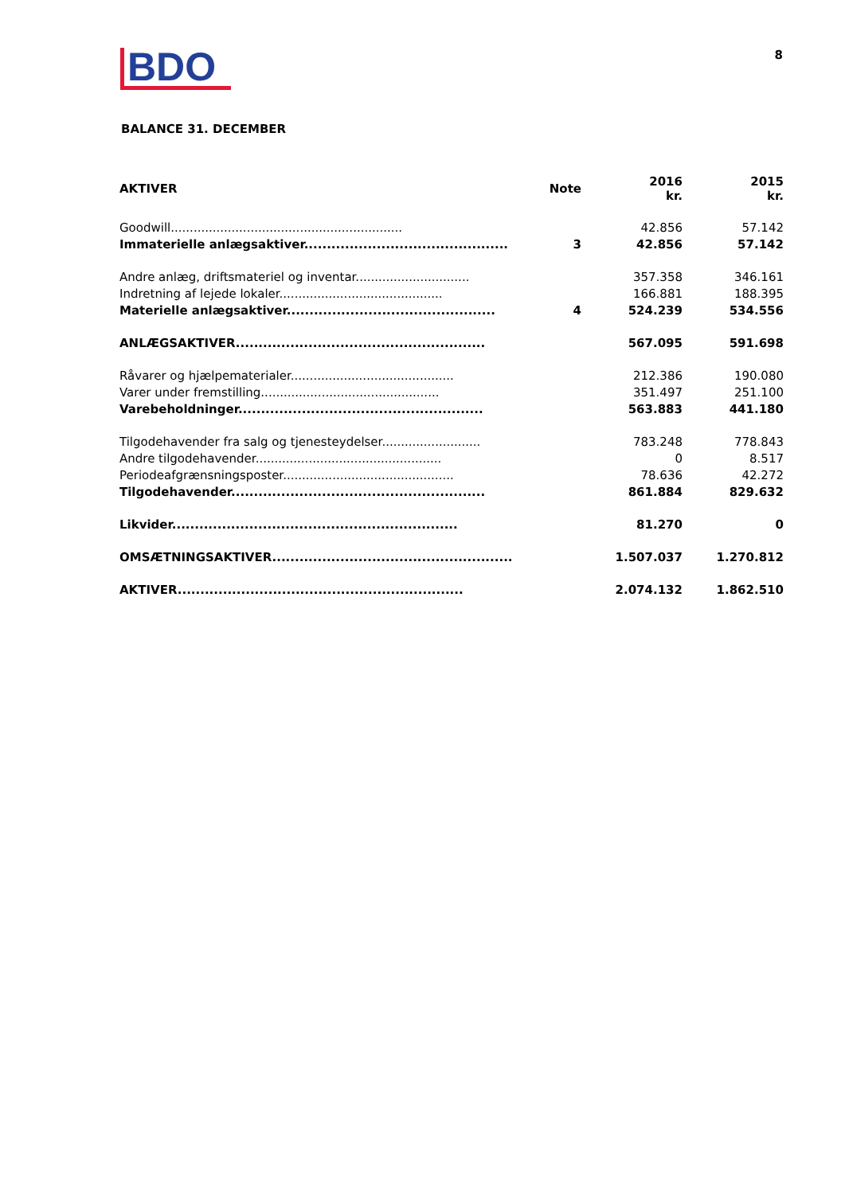BDO
8
BALANCE 31. DECEMBER
| AKTIVER | Note | 2016 kr. | 2015 kr. |
| --- | --- | --- | --- |
| Goodwill............................................................. | | 42.856 | 57.142 |
| Immaterielle anlægsaktiver............................................. | 3 | 42.856 | 57.142 |
| Andre anlæg, driftsmateriel og inventar.............................. | | 357.358 | 346.161 |
| Indretning af lejede lokaler........................................... | | 166.881 | 188.395 |
| Materielle anlægsaktiver.............................................. | 4 | 524.239 | 534.556 |
| ANLÆGSAKTIVER....................................................... | | 567.095 | 591.698 |
| Råvarer og hjælpematerialer........................................... | | 212.386 | 190.080 |
| Varer under fremstilling............................................... | | 351.497 | 251.100 |
| Varebeholdninger...................................................... | | 563.883 | 441.180 |
| Tilgodehavender fra salg og tjenesteydelser.......................... | | 783.248 | 778.843 |
| Andre tilgodehavender................................................. | | 0 | 8.517 |
| Periodeafgrænsningsposter............................................. | | 78.636 | 42.272 |
| Tilgodehavender........................................................ | | 861.884 | 829.632 |
| Likvider............................................................... | | 81.270 | 0 |
| OMSÆTNINGSAKTIVER..................................................... | | 1.507.037 | 1.270.812 |
| AKTIVER............................................................... | | 2.074.132 | 1.862.510 |